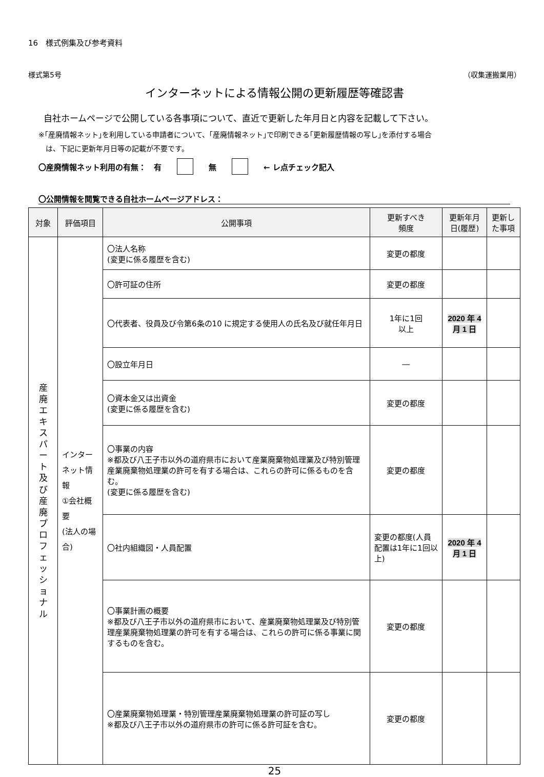16　様式例集及び参考資料
様式第5号 （収集運搬業用）
インターネットによる情報公開の更新履歴等確認書
自社ホームページで公開している各事項について、直近で更新した年月日と内容を記載して下さい。
※｢産廃情報ネット｣を利用している申請者について、｢産廃情報ネット｣で印刷できる｢更新履歴情報の写し｣を添付する場合
　は、下記に更新年月日等の記載が不要です。
〇産廃情報ネット利用の有無：　有 無 ← レ点チェック記入
〇公開情報を閲覧できる自社ホームページアドレス：
| 対象 | 評価項目 | 公開事項 | 更新すべき 頻度 | 更新年月日(履歴) | 更新した事項 |
| --- | --- | --- | --- | --- | --- |
| 産 廃 エ キ ス パ ー ト 及 び 産 廃 プ ロ フ ェ ッ シ ョ ナ ル | インターネット情報 ①会社概要 (法人の場合) | 〇法人名称 (変更に係る履歴を含む) | 変更の都度 | | |
| | | 〇許可証の住所 | 変更の都度 | | |
| | | 〇代表者、役員及び令第6条の10 に規定する使用人の氏名及び就任年月日 | 1年に1回 以上 | 2020 年 4 月 1 日 | |
| | | 〇設立年月日 | ― | | |
| | | 〇資本金又は出資金 (変更に係る履歴を含む) | 変更の都度 | | |
| | | 〇事業の内容 ※都及び八王子市以外の道府県市において産業廃棄物処理業及び特別管理産業廃棄物処理業の許可を有する場合は、これらの許可に係るものを含む。 (変更に係る履歴を含む) | 変更の都度 | | |
| | | 〇社内組織図・人員配置 | 変更の都度(人員配置は1年に1回以上) | 2020 年 4 月 1 日 | |
| | | 〇事業計画の概要 ※都及び八王子市以外の道府県市において、産業廃棄物処理業及び特別管理産業廃棄物処理業の許可を有する場合は、これらの許可に係る事業に関するものを含む。 | 変更の都度 | | |
| | | 〇産業廃棄物処理業・特別管理産業廃棄物処理業の許可証の写し ※都及び八王子市以外の道府県市の許可に係る許可証を含む。 | 変更の都度 | | |
25